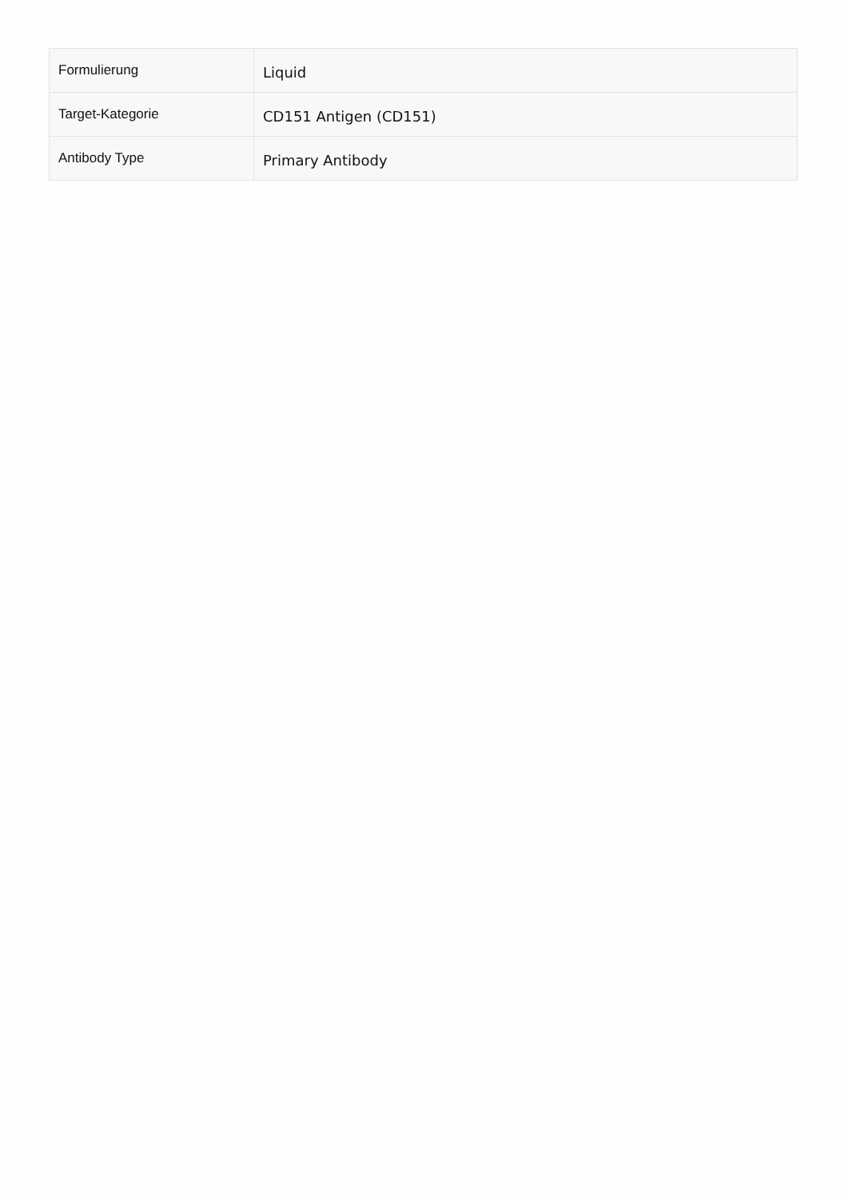| Formulierung | Liquid |
| Target-Kategorie | CD151 Antigen (CD151) |
| Antibody Type | Primary Antibody |